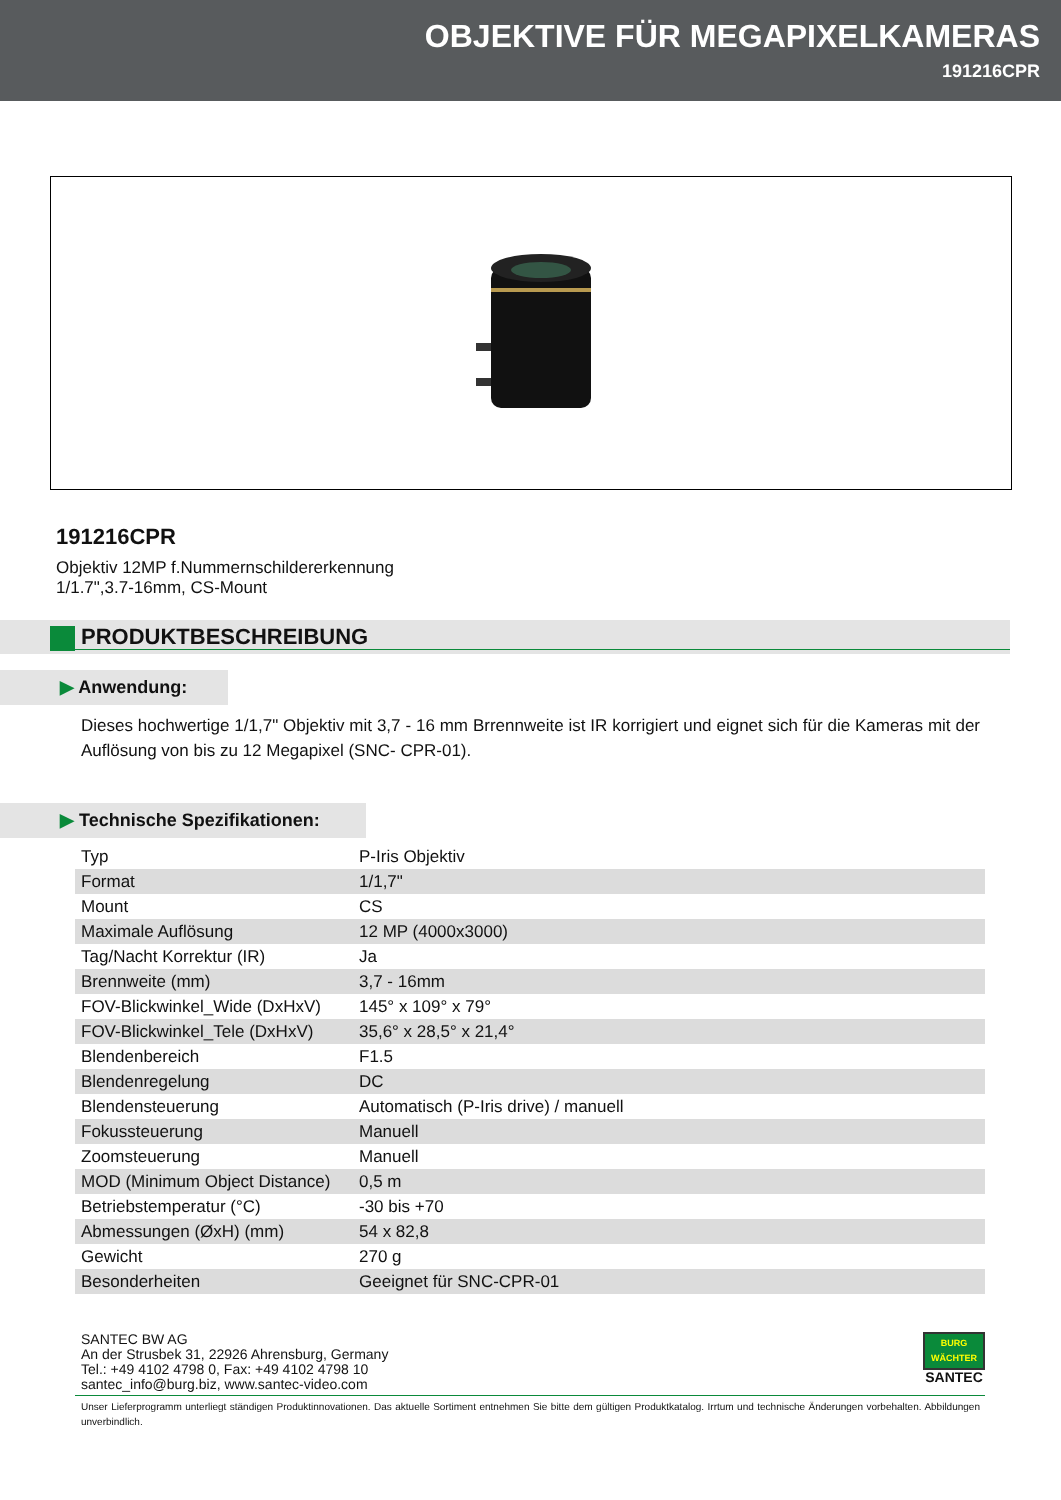OBJEKTIVE FÜR MEGAPIXELKAMERAS
191216CPR
191216CPR
Objektiv 12MP f.Nummernschildererkennung
1/1.7",3.7-16mm, CS-Mount
PRODUKTBESCHREIBUNG
▶ Anwendung:
Dieses hochwertige 1/1,7" Objektiv mit 3,7 - 16 mm Brrennweite ist IR korrigiert und eignet sich für die Kameras mit der Auflösung von bis zu 12 Megapixel (SNC- CPR-01).
▶ Technische Spezifikationen:
| Typ | P-Iris Objektiv |
| Format | 1/1,7" |
| Mount | CS |
| Maximale Auflösung | 12 MP (4000x3000) |
| Tag/Nacht Korrektur (IR) | Ja |
| Brennweite (mm) | 3,7 - 16mm |
| FOV-Blickwinkel_Wide (DxHxV) | 145° x 109° x 79° |
| FOV-Blickwinkel_Tele (DxHxV) | 35,6° x 28,5° x 21,4° |
| Blendenbereich | F1.5 |
| Blendenregelung | DC |
| Blendensteuerung | Automatisch (P-Iris drive) / manuell |
| Fokussteuerung | Manuell |
| Zoomsteuerung | Manuell |
| MOD (Minimum Object Distance) | 0,5 m |
| Betriebstemperatur (°C) | -30 bis +70 |
| Abmessungen (ØxH) (mm) | 54 x 82,8 |
| Gewicht | 270 g |
| Besonderheiten | Geeignet für SNC-CPR-01 |
SANTEC BW AG
An der Strusbek 31, 22926 Ahrensburg, Germany
Tel.: +49 4102 4798 0, Fax: +49 4102 4798 10
santec_info@burg.biz, www.santec-video.com
BURG
WÄCHTER
SANTEC
Unser Lieferprogramm unterliegt ständigen Produktinnovationen. Das aktuelle Sortiment entnehmen Sie bitte dem gültigen Produktkatalog. Irrtum und technische Änderungen vorbehalten. Abbildungen unverbindlich.